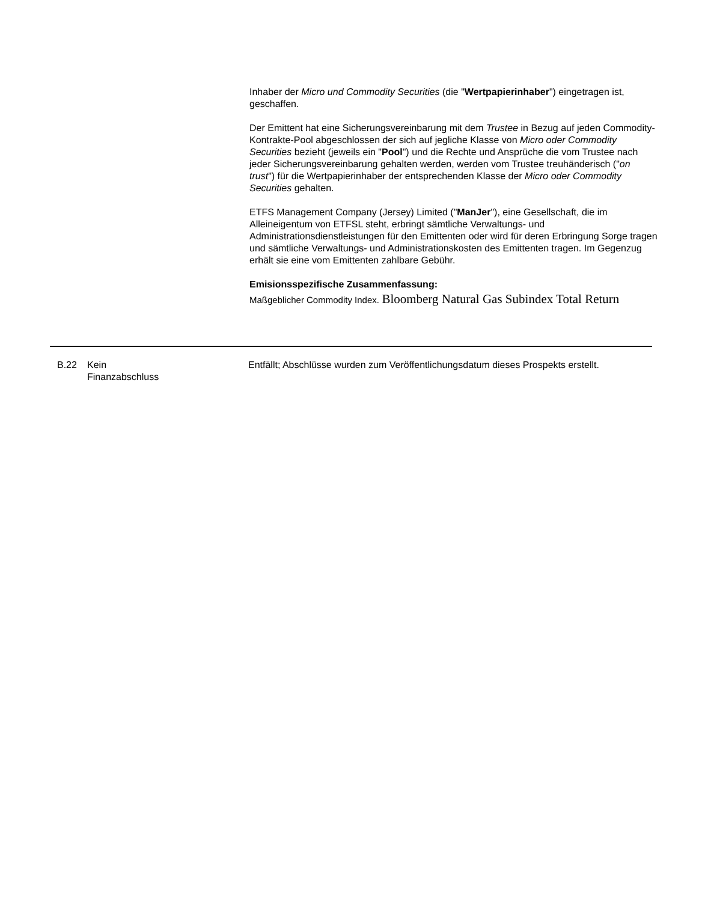Inhaber der Micro und Commodity Securities (die "Wertpapierinhaber") eingetragen ist, geschaffen.
Der Emittent hat eine Sicherungsvereinbarung mit dem Trustee in Bezug auf jeden Commodity-Kontrakte-Pool abgeschlossen der sich auf jegliche Klasse von Micro oder Commodity Securities bezieht (jeweils ein "Pool") und die Rechte und Ansprüche die vom Trustee nach jeder Sicherungsvereinbarung gehalten werden, werden vom Trustee treuhänderisch ("on trust") für die Wertpapierinhaber der entsprechenden Klasse der Micro oder Commodity Securities gehalten.
ETFS Management Company (Jersey) Limited ("ManJer"), eine Gesellschaft, die im Alleineigentum von ETFSL steht, erbringt sämtliche Verwaltungs- und Administrationsdienstleistungen für den Emittenten oder wird für deren Erbringung Sorge tragen und sämtliche Verwaltungs- und Administrationskosten des Emittenten tragen. Im Gegenzug erhält sie eine vom Emittenten zahlbare Gebühr.
Emisionsspezifische Zusammenfassung:
Maßgeblicher Commodity Index. Bloomberg Natural Gas Subindex Total Return
| B.22 | Kein Finanzabschluss | Entfällt; Abschlüsse wurden zum Veröffentlichungsdatum dieses Prospekts erstellt. |